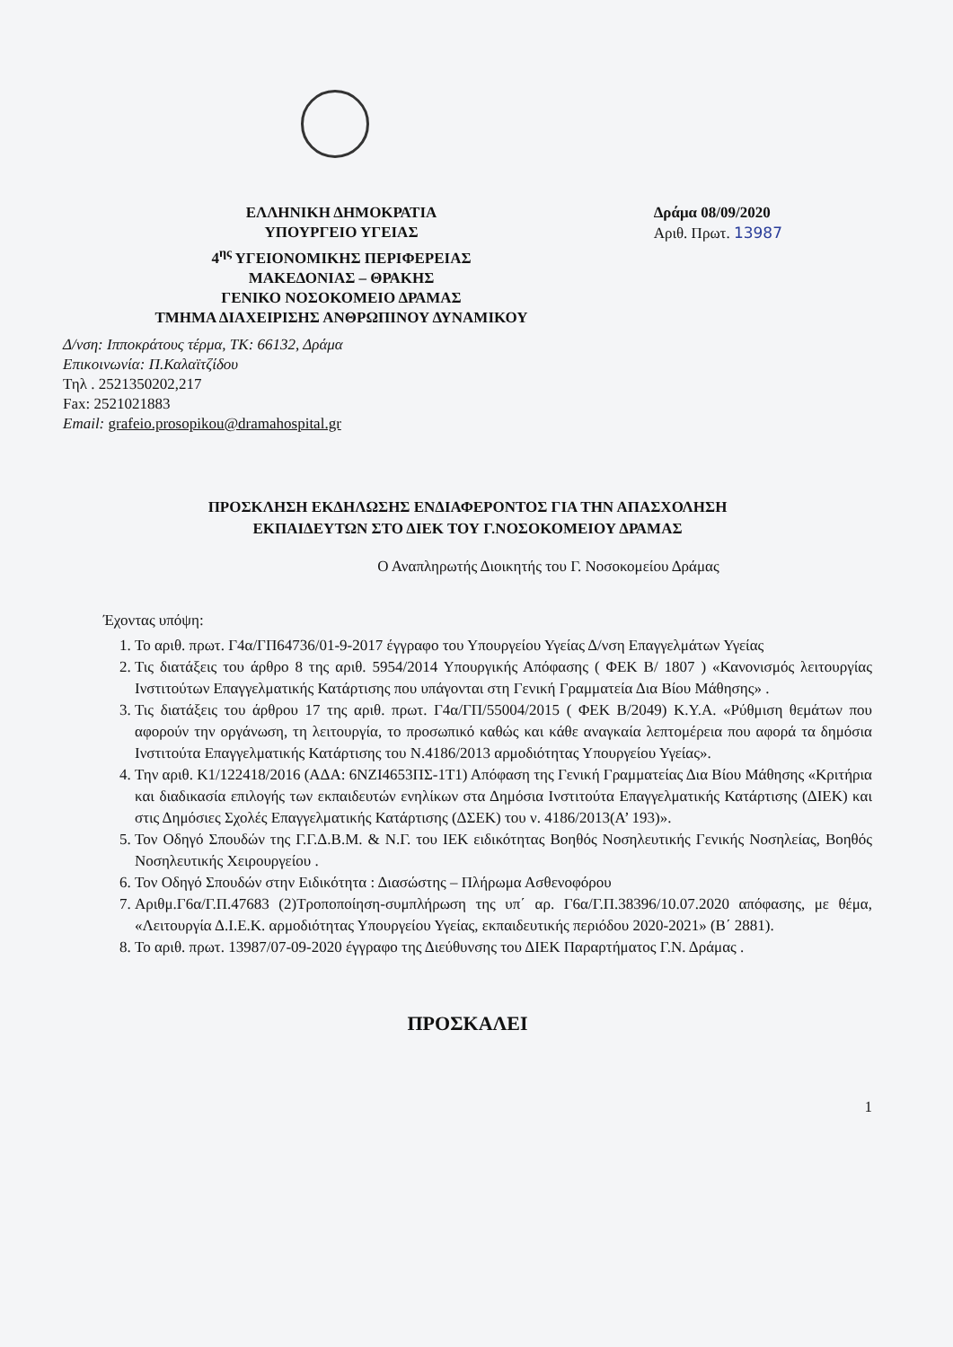ΕΛΛΗΝΙΚΗ ΔΗΜΟΚΡΑΤΙΑ
ΥΠΟΥΡΓΕΙΟ ΥΓΕΙΑΣ
4<sup>ης</sup> ΥΓΕΙΟΝΟΜΙΚΗΣ ΠΕΡΙΦΕΡΕΙΑΣ
ΜΑΚΕΔΟΝΙΑΣ – ΘΡΑΚΗΣ
ΓΕΝΙΚΟ ΝΟΣΟΚΟΜΕΙΟ ΔΡΑΜΑΣ
ΤΜΗΜΑ ΔΙΑΧΕΙΡΙΣΗΣ ΑΝΘΡΩΠΙΝΟΥ ΔΥΝΑΜΙΚΟΥ
Δράμα 08/09/2020
Αριθ. Πρωτ. 13987
Δ/νση: Ιπποκράτους τέρμα, ΤΚ: 66132, Δράμα
Επικοινωνία: Π.Καλαϊτζίδου
Τηλ . 2521350202,217
Fax: 2521021883
Email: grafeio.prosopikou@dramahospital.gr
ΠΡΟΣΚΛΗΣΗ ΕΚΔΗΛΩΣΗΣ ΕΝΔΙΑΦΕΡΟΝΤΟΣ ΓΙΑ ΤΗΝ ΑΠΑΣΧΟΛΗΣΗ
ΕΚΠΑΙΔΕΥΤΩΝ ΣΤΟ ΔΙΕΚ ΤΟΥ Γ.ΝΟΣΟΚΟΜΕΙΟΥ ΔΡΑΜΑΣ
Ο Αναπληρωτής Διοικητής του Γ. Νοσοκομείου Δράμας
Έχοντας υπόψη:
1. Το αριθ. πρωτ. Γ4α/ΓΠ64736/01-9-2017 έγγραφο του Υπουργείου Υγείας Δ/νση Επαγγελμάτων Υγείας
2. Τις διατάξεις του άρθρο 8 της αριθ. 5954/2014 Υπουργικής Απόφασης ( ΦΕΚ Β/ 1807 ) «Κανονισμός λειτουργίας Ινστιτούτων Επαγγελματικής Κατάρτισης που υπάγονται στη Γενική Γραμματεία Δια Βίου Μάθησης» .
3. Τις διατάξεις του άρθρου 17 της αριθ. πρωτ. Γ4α/ΓΠ/55004/2015 ( ΦΕΚ Β/2049) Κ.Υ.Α. «Ρύθμιση θεμάτων που αφορούν την οργάνωση, τη λειτουργία, το προσωπικό καθώς και κάθε αναγκαία λεπτομέρεια που αφορά τα δημόσια Ινστιτούτα Επαγγελματικής Κατάρτισης του Ν.4186/2013 αρμοδιότητας Υπουργείου Υγείας».
4. Την αριθ. Κ1/122418/2016 (ΑΔΑ: 6ΝΖΙ4653ΠΣ-1Τ1) Απόφαση της Γενική Γραμματείας Δια Βίου Μάθησης «Κριτήρια και διαδικασία επιλογής των εκπαιδευτών ενηλίκων στα Δημόσια Ινστιτούτα Επαγγελματικής Κατάρτισης (ΔΙΕΚ) και στις Δημόσιες Σχολές Επαγγελματικής Κατάρτισης (ΔΣΕΚ) του ν. 4186/2013(Α’ 193)».
5. Τον Οδηγό Σπουδών της Γ.Γ.Δ.Β.Μ. & Ν.Γ. του ΙΕΚ ειδικότητας Βοηθός Νοσηλευτικής Γενικής Νοσηλείας, Βοηθός Νοσηλευτικής Χειρουργείου .
6. Τον Οδηγό Σπουδών στην Ειδικότητα : Διασώστης – Πλήρωμα Ασθενοφόρου
7. Αριθμ.Γ6α/Γ.Π.47683 (2)Τροποποίηση-συμπλήρωση της υπ΄ αρ. Γ6α/Γ.Π.38396/10.07.2020 απόφασης, με θέμα, «Λειτουργία Δ.Ι.Ε.Κ. αρμοδιότητας Υπουργείου Υγείας, εκπαιδευτικής περιόδου 2020-2021» (Β΄ 2881).
8. Το αριθ. πρωτ. 13987/07-09-2020 έγγραφο της Διεύθυνσης του ΔΙΕΚ Παραρτήματος Γ.Ν. Δράμας .
ΠΡΟΣΚΑΛΕΙ
1